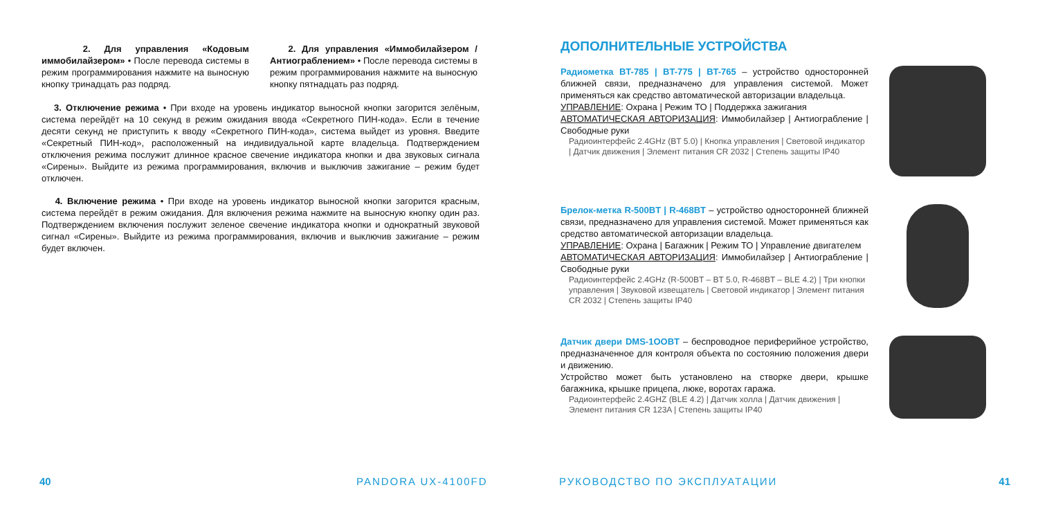2. Для управления «Кодовым иммобилайзером» • После перевода системы в режим программирования нажмите на выносную кнопку тринадцать раз подряд.
2. Для управления «Иммобилайзером / Антиограблением» • После перевода системы в режим программирования нажмите на выносную кнопку пятнадцать раз подряд.
3. Отключение режима • При входе на уровень индикатор выносной кнопки загорится зелёным, система перейдёт на 10 секунд в режим ожидания ввода «Секретного ПИН-кода». Если в течение десяти секунд не приступить к вводу «Секретного ПИН-кода», система выйдет из уровня. Введите «Секретный ПИН-код», расположенный на индивидуальной карте владельца. Подтверждением отключения режима послужит длинное красное свечение индикатора кнопки и два звуковых сигнала «Сирены». Выйдите из режима программирования, включив и выключив зажигание – режим будет отключен.
4. Включение режима • При входе на уровень индикатор выносной кнопки загорится красным, система перейдёт в режим ожидания. Для включения режима нажмите на выносную кнопку один раз. Подтверждением включения послужит зеленое свечение индикатора кнопки и однократный звуковой сигнал «Сирены». Выйдите из режима программирования, включив и выключив зажигание – режим будет включен.
40 PANDORA UX-4100FD
ДОПОЛНИТЕЛЬНЫЕ УСТРОЙСТВА
Радиометка BT-785 | BT-775 | BT-765 – устройство односторонней ближней связи, предназначено для управления системой. Может применяться как средство автоматической авторизации владельца.
УПРАВЛЕНИЕ: Охрана | Режим ТО | Поддержка зажигания
АВТОМАТИЧЕСКАЯ АВТОРИЗАЦИЯ: Иммобилайзер | Антиограбление | Свободные руки
Радиоинтерфейс 2.4GHz (BT 5.0) | Кнопка управления | Световой индикатор | Датчик движения | Элемент питания CR 2032 | Степень защиты IP40
Брелок-метка R-500BT | R-468BT – устройство односторонней ближней связи, предназначено для управления системой. Может применяться как средство автоматической авторизации владельца.
УПРАВЛЕНИЕ: Охрана | Багажник | Режим ТО | Управление двигателем
АВТОМАТИЧЕСКАЯ АВТОРИЗАЦИЯ: Иммобилайзер | Антиограбление | Свободные руки
Радиоинтерфейс 2.4GHz (R-500BT – BT 5.0, R-468BT – BLE 4.2) | Три кнопки управления | Звуковой извещатель | Световой индикатор | Элемент питания CR 2032 | Степень защиты IP40
Датчик двери DMS-1OOBT – беспроводное периферийное устройство, предназначенное для контроля объекта по состоянию положения двери и движению.
Устройство может быть установлено на створке двери, крышке багажника, крышке прицепа, люке, воротах гаража.
Радиоинтерфейс 2.4GHZ (BLE 4.2) | Датчик холла | Датчик движения | Элемент питания CR 123A | Степень защиты IP40
РУКОВОДСТВО ПО ЭКСПЛУАТАЦИИ 41